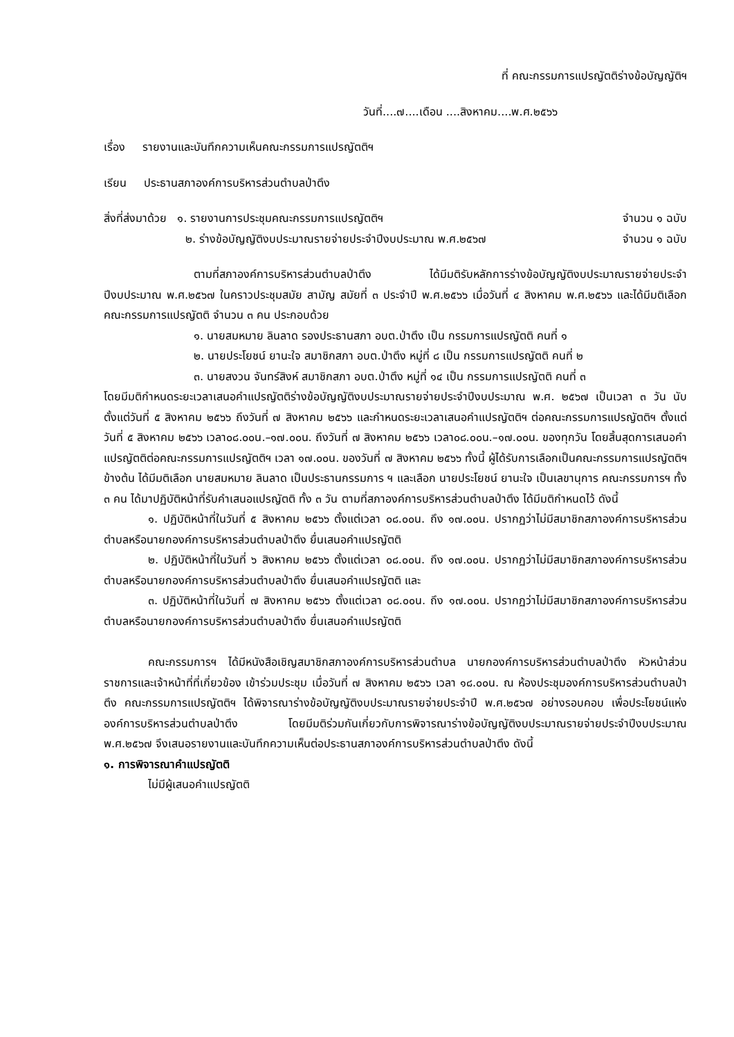ที่ คณะกรรมการแปรญัตติร่างข้อบัญญัติฯ
วันที่....๗....เดือน ....สิงหาคม....พ.ศ.๒๕๖๖
เรื่อง รายงานและบันทึกความเห็นคณะกรรมการแปรญัตติฯ
เรียน ประธานสภาองค์การบริหารส่วนตำบลป่าตึง
สิ่งที่ส่งมาด้วย ๑. รายงานการประชุมคณะกรรมการแปรญัตติฯ จำนวน ๑ ฉบับ
๒. ร่างข้อบัญญัติงบประมาณรายจ่ายประจำปีงบประมาณ พ.ศ.๒๕๖๗ จำนวน ๑ ฉบับ
ตามที่สภาองค์การบริหารส่วนตำบลป่าตึง ได้มีมติรับหลักการร่างข้อบัญญัติงบประมาณรายจ่ายประจำปีงบประมาณ พ.ศ.๒๕๖๗ ในคราวประชุมสมัย สามัญ สมัยที่ ๓ ประจำปี พ.ศ.๒๕๖๖ เมื่อวันที่ ๔ สิงหาคม พ.ศ.๒๕๖๖ และได้มีมติเลือกคณะกรรมการแปรญัตติ จำนวน ๓ คน ประกอบด้วย
๑. นายสมหมาย ลินลาด รองประธานสภา อบต.ป่าตึง เป็น กรรมการแปรญัตติ คนที่ ๑
๒. นายประโยชน์ ยานะใจ สมาชิกสภา อบต.ป่าตึง หมู่ที่ ๘ เป็น กรรมการแปรญัตติ คนที่ ๒
๓. นายสงวน จันทร์สิงห์ สมาชิกสภา อบต.ป่าตึง หมู่ที่ ๑๔ เป็น กรรมการแปรญัตติ คนที่ ๓
โดยมีมติกำหนดระยะเวลาเสนอคำแปรญัตติร่างข้อบัญญัติงบประมาณรายจ่ายประจำปีงบประมาณ พ.ศ. ๒๕๖๗ เป็นเวลา ๓ วัน นับตั้งแต่วันที่ ๕ สิงหาคม ๒๕๖๖ ถึงวันที่ ๗ สิงหาคม ๒๕๖๖ และกำหนดระยะเวลาเสนอคำแปรญัตติฯ ต่อคณะกรรมการแปรญัตติฯ ตั้งแต่วันที่ ๕ สิงหาคม ๒๕๖๖ เวลา๐๘.๐๐น.–๑๗.๐๐น. ถึงวันที่ ๗ สิงหาคม ๒๕๖๖ เวลา๐๘.๐๐น.–๑๗.๐๐น. ของทุกวัน โดยสิ้นสุดการเสนอคำแปรญัตติต่อคณะกรรมการแปรญัตติฯ เวลา ๑๗.๐๐น. ของวันที่ ๗ สิงหาคม ๒๕๖๖ ทั้งนี้ ผู้ได้รับการเลือกเป็นคณะกรรมการแปรญัตติฯ ข้างต้น ได้มีมติเลือก นายสมหมาย ลินลาด เป็นประธานกรรมการ ฯ และเลือก นายประโยชน์ ยานะใจ เป็นเลขานุการ คณะกรรมการฯ ทั้ง ๓ คน ได้มาปฏิบัติหน้าที่รับคำเสนอแปรญัตติ ทั้ง ๓ วัน ตามที่สภาองค์การบริหารส่วนตำบลป่าตึง ได้มีมติกำหนดไว้ ดังนี้
๑. ปฏิบัติหน้าที่ในวันที่ ๕ สิงหาคม ๒๕๖๖ ตั้งแต่เวลา ๐๘.๐๐น. ถึง ๑๗.๐๐น. ปรากฏว่าไม่มีสมาชิกสภาองค์การบริหารส่วนตำบลหรือนายกองค์การบริหารส่วนตำบลป่าตึง ยื่นเสนอคำแปรญัตติ
๒. ปฏิบัติหน้าที่ในวันที่ ๖ สิงหาคม ๒๕๖๖ ตั้งแต่เวลา ๐๘.๐๐น. ถึง ๑๗.๐๐น. ปรากฏว่าไม่มีสมาชิกสภาองค์การบริหารส่วนตำบลหรือนายกองค์การบริหารส่วนตำบลป่าตึง ยื่นเสนอคำแปรญัตติ และ
๓. ปฏิบัติหน้าที่ในวันที่ ๗ สิงหาคม ๒๕๖๖ ตั้งแต่เวลา ๐๘.๐๐น. ถึง ๑๗.๐๐น. ปรากฏว่าไม่มีสมาชิกสภาองค์การบริหารส่วนตำบลหรือนายกองค์การบริหารส่วนตำบลป่าตึง ยื่นเสนอคำแปรญัตติ
คณะกรรมการฯ ได้มีหนังสือเชิญสมาชิกสภาองค์การบริหารส่วนตำบล นายกองค์การบริหารส่วนตำบลป่าตึง หัวหน้าส่วนราชการและเจ้าหน้าที่ที่เกี่ยวข้อง เข้าร่วมประชุม เมื่อวันที่ ๗ สิงหาคม ๒๕๖๖ เวลา ๑๘.๐๐น. ณ ห้องประชุมองค์การบริหารส่วนตำบลป่าตึง คณะกรรมการแปรญัตติฯ ได้พิจารณาร่างข้อบัญญัติงบประมาณรายจ่ายประจำปี พ.ศ.๒๕๖๗ อย่างรอบคอบ เพื่อประโยชน์แห่งองค์การบริหารส่วนตำบลป่าตึง โดยมีมติร่วมกันเกี่ยวกับการพิจารณาร่างข้อบัญญัติงบประมาณรายจ่ายประจำปีงบประมาณ พ.ศ.๒๕๖๗ จึงเสนอรายงานและบันทึกความเห็นต่อประธานสภาองค์การบริหารส่วนตำบลป่าตึง ดังนี้
๑. การพิจารณาคำแปรญัตติ
ไม่มีผู้เสนอคำแปรญัตติ